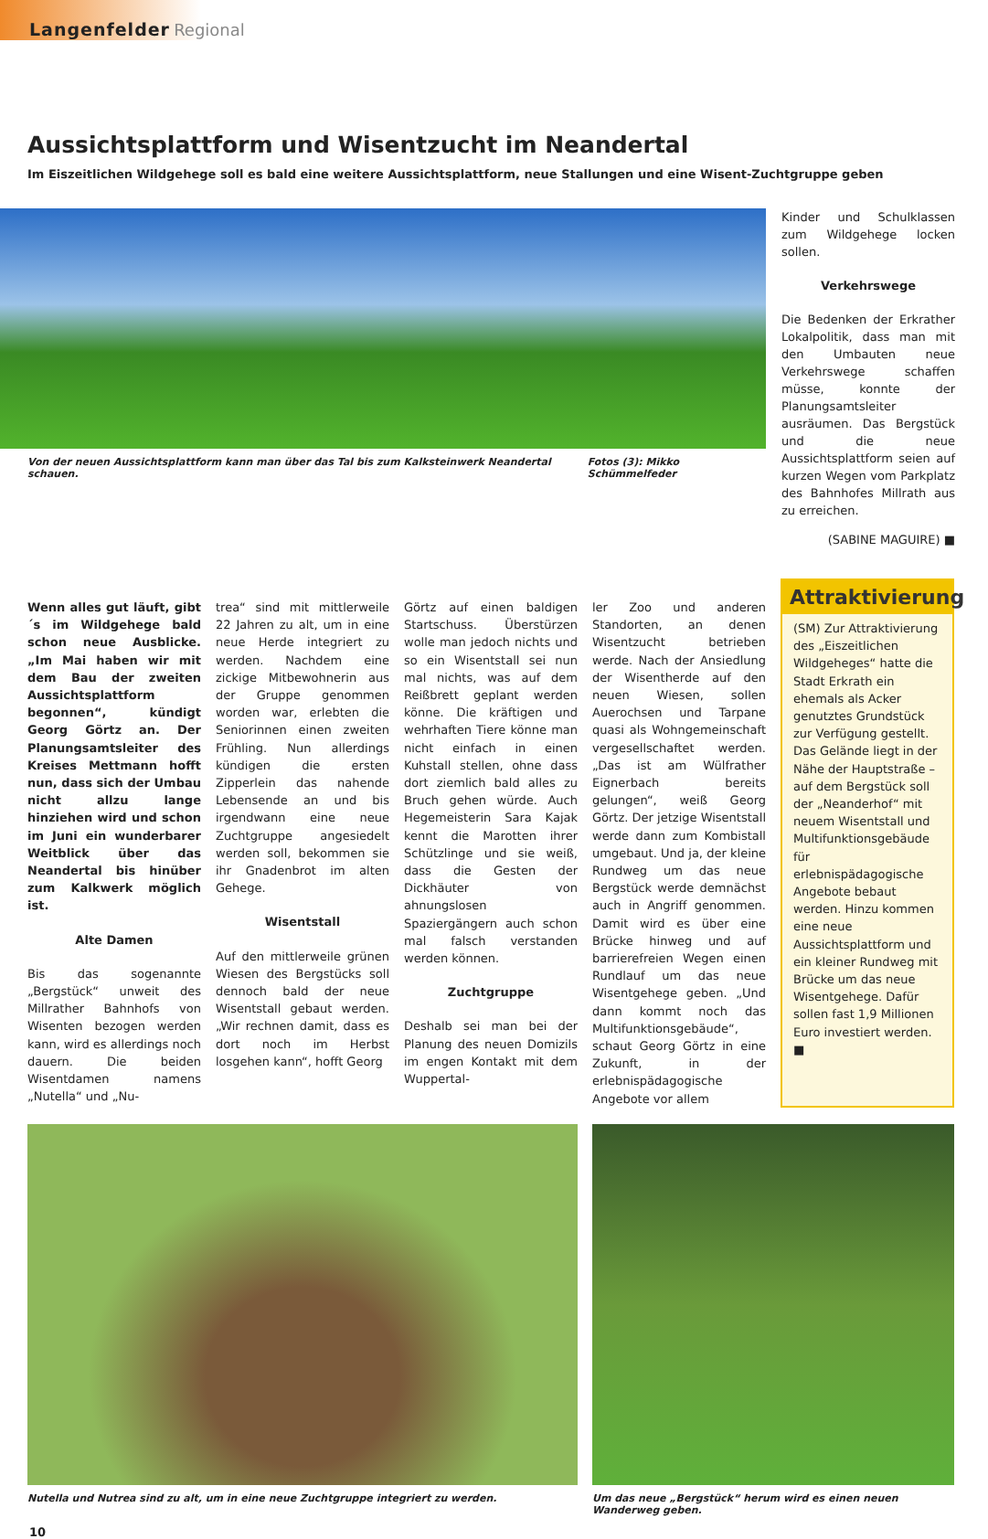Langenfelder Regional
Aussichtsplattform und Wisentzucht im Neandertal
Im Eiszeitlichen Wildgehege soll es bald eine weitere Aussichtsplattform, neue Stallungen und eine Wisent-Zuchtgruppe geben
Von der neuen Aussichtsplattform kann man über das Tal bis zum Kalksteinwerk Neandertal schauen. Fotos (3): Mikko Schümmelfeder
Kinder und Schulklassen zum Wildgehege locken sollen.
Verkehrswege
Die Bedenken der Erkrather Lokalpolitik, dass man mit den Umbauten neue Verkehrswege schaffen müsse, konnte der Planungsamtsleiter ausräumen. Das Bergstück und die neue Aussichtsplattform seien auf kurzen Wegen vom Parkplatz des Bahnhofes Millrath aus zu erreichen.
(SABINE MAGUIRE) ■
Wenn alles gut läuft, gibt´s im Wildgehege bald schon neue Ausblicke. „Im Mai haben wir mit dem Bau der zweiten Aussichtsplattform begonnen“, kündigt Georg Görtz an. Der Planungsamtsleiter des Kreises Mettmann hofft nun, dass sich der Umbau nicht allzu lange hinziehen wird und schon im Juni ein wunderbarer Weitblick über das Neandertal bis hinüber zum Kalkwerk möglich ist.
Alte Damen
Bis das sogenannte „Bergstück“ unweit des Millrather Bahnhofs von Wisenten bezogen werden kann, wird es allerdings noch dauern. Die beiden Wisentdamen namens „Nutella“ und „Nu-
trea“ sind mit mittlerweile 22 Jahren zu alt, um in eine neue Herde integriert zu werden. Nachdem eine zickige Mitbewohnerin aus der Gruppe genommen worden war, erlebten die Seniorinnen einen zweiten Frühling. Nun allerdings kündigen die ersten Zipperlein das nahende Lebensende an und bis irgendwann eine neue Zuchtgruppe angesiedelt werden soll, bekommen sie ihr Gnadenbrot im alten Gehege.
Wisentstall
Auf den mittlerweile grünen Wiesen des Bergstücks soll dennoch bald der neue Wisentstall gebaut werden. „Wir rechnen damit, dass es dort noch im Herbst losgehen kann“, hofft Georg
Görtz auf einen baldigen Startschuss. Überstürzen wolle man jedoch nichts und so ein Wisentstall sei nun mal nichts, was auf dem Reißbrett geplant werden könne. Die kräftigen und wehrhaften Tiere könne man nicht einfach in einen Kuhstall stellen, ohne dass dort ziemlich bald alles zu Bruch gehen würde. Auch Hegemeisterin Sara Kajak kennt die Marotten ihrer Schützlinge und sie weiß, dass die Gesten der Dickhäuter von ahnungslosen Spaziergängern auch schon mal falsch verstanden werden können.
Zuchtgruppe
Deshalb sei man bei der Planung des neuen Domizils im engen Kontakt mit dem Wuppertal-
ler Zoo und anderen Standorten, an denen Wisentzucht betrieben werde. Nach der Ansiedlung der Wisentherde auf den neuen Wiesen, sollen Auerochsen und Tarpane quasi als Wohngemeinschaft vergesellschaftet werden. „Das ist am Wülfrather Eignerbach bereits gelungen“, weiß Georg Görtz. Der jetzige Wisentstall werde dann zum Kombistall umgebaut. Und ja, der kleine Rundweg um das neue Bergstück werde demnächst auch in Angriff genommen. Damit wird es über eine Brücke hinweg und auf barrierefreien Wegen einen Rundlauf um das neue Wisentgehege geben. „Und dann kommt noch das Multifunktionsgebäude“, schaut Georg Görtz in eine Zukunft, in der erlebnispädagogische Angebote vor allem
Attraktivierung
(SM) Zur Attraktivierung des „Eiszeitlichen Wildgeheges“ hatte die Stadt Erkrath ein ehemals als Acker genutztes Grundstück zur Verfügung gestellt. Das Gelände liegt in der Nähe der Hauptstraße – auf dem Bergstück soll der „Neanderhof“ mit neuem Wisentstall und Multifunktionsgebäude für erlebnispädagogische Angebote bebaut werden. Hinzu kommen eine neue Aussichtsplattform und ein kleiner Rundweg mit Brücke um das neue Wisentgehege. Dafür sollen fast 1,9 Millionen Euro investiert werden. ■
Nutella und Nutrea sind zu alt, um in eine neue Zuchtgruppe integriert zu werden.
Um das neue „Bergstück“ herum wird es einen neuen Wanderweg geben.
10